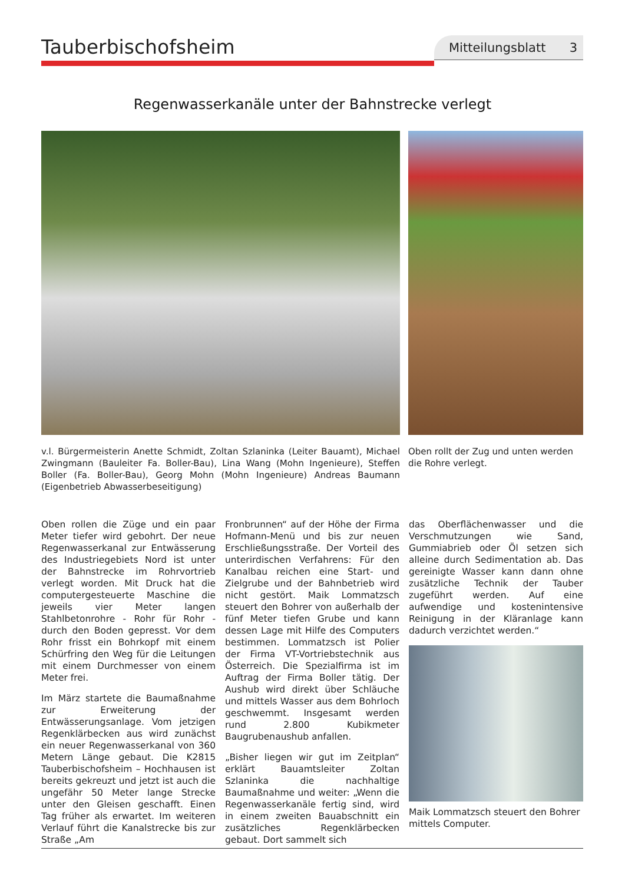Tauberbischofsheim
Mitteilungsblatt 3
Regenwasserkanäle unter der Bahnstrecke verlegt
v.l. Bürgermeisterin Anette Schmidt, Zoltan Szlaninka (Leiter Bauamt), Michael Zwingmann (Bauleiter Fa. Boller-Bau), Lina Wang (Mohn Ingenieure), Steffen Boller (Fa. Boller-Bau), Georg Mohn (Mohn Ingenieure) Andreas Baumann (Eigenbetrieb Abwasserbeseitigung)
Oben rollt der Zug und unten werden die Rohre verlegt.
Oben rollen die Züge und ein paar Meter tiefer wird gebohrt. Der neue Regenwasserkanal zur Entwässerung des Industriegebiets Nord ist unter der Bahnstrecke im Rohrvortrieb verlegt worden. Mit Druck hat die computergesteuerte Maschine die jeweils vier Meter langen Stahlbetonrohre - Rohr für Rohr - durch den Boden gepresst. Vor dem Rohr frisst ein Bohrkopf mit einem Schürfring den Weg für die Leitungen mit einem Durchmesser von einem Meter frei.
Im März startete die Baumaßnahme zur Erweiterung der Entwässerungsanlage. Vom jetzigen Regenklärbecken aus wird zunächst ein neuer Regenwasserkanal von 360 Metern Länge gebaut. Die K2815 Tauberbischofsheim – Hochhausen ist bereits gekreuzt und jetzt ist auch die ungefähr 50 Meter lange Strecke unter den Gleisen geschafft. Einen Tag früher als erwartet. Im weiteren Verlauf führt die Kanalstrecke bis zur Straße „Am
Fronbrunnen“ auf der Höhe der Firma Hofmann-Menü und bis zur neuen Erschließungsstraße. Der Vorteil des unterirdischen Verfahrens: Für den Kanalbau reichen eine Start- und Zielgrube und der Bahnbetrieb wird nicht gestört. Maik Lommatzsch steuert den Bohrer von außerhalb der fünf Meter tiefen Grube und kann dessen Lage mit Hilfe des Computers bestimmen. Lommatzsch ist Polier der Firma VT-Vortriebstechnik aus Österreich. Die Spezialfirma ist im Auftrag der Firma Boller tätig. Der Aushub wird direkt über Schläuche und mittels Wasser aus dem Bohrloch geschwemmt. Insgesamt werden rund 2.800 Kubikmeter Baugrubenaushub anfallen.
„Bisher liegen wir gut im Zeitplan“ erklärt Bauamtsleiter Zoltan Szlaninka die nachhaltige Baumaßnahme und weiter: „Wenn die Regenwasserkanäle fertig sind, wird in einem zweiten Bauabschnitt ein zusätzliches Regenklärbecken gebaut. Dort sammelt sich
das Oberflächenwasser und die Verschmutzungen wie Sand, Gummiabrieb oder Öl setzen sich alleine durch Sedimentation ab. Das gereinigte Wasser kann dann ohne zusätzliche Technik der Tauber zugeführt werden. Auf eine aufwendige und kostenintensive Reinigung in der Kläranlage kann dadurch verzichtet werden.“
Maik Lommatzsch steuert den Bohrer mittels Computer.